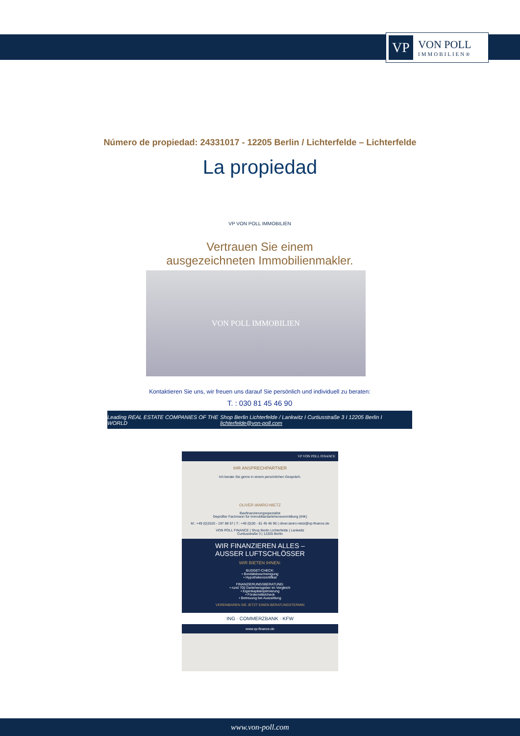VP
VON POLL
IMMOBILIEN®
Número de propiedad: 24331017 - 12205 Berlin / Lichterfelde – Lichterfelde
La propiedad
VP VON POLL IMMOBILIEN
Vertrauen Sie einem
ausgezeichneten Immobilienmakler.
VON POLL IMMOBILIEN
Kontaktieren Sie uns, wir freuen uns darauf Sie persönlich und individuell zu beraten:
T. : 030 81 45 46 90
Leading REAL ESTATE COMPANIES OF THE WORLD Shop Berlin Lichterfelde / Lankwitz I Curtiusstraße 3 I 12205 Berlin I lichterfelde@von-poll.com
VP VON POLL FINANCE
IHR ANSPRECHPARTNER
Ich berate Sie gerne in einem persönlichen Gespräch.
OLIVER IANIRO-NIETZ
Baufinanzierungsspezialist
Geprüfter Fachmann für Immobiliardarlehensvermittlung (IHK)
M.: +49 (0)1520 - 197 88 57 | T.: +49 (0)30 - 81 45 46 90 | oliver.ianiro-nietz@vp-finance.de
VON POLL FINANCE | Shop Berlin Lichterfelde | Lankwitz
Curtiusstraße 3 | 12205 Berlin
WIR FINANZIEREN ALLES –
AUSSER LUFTSCHLÖSSER
WIR BIETEN IHNEN:
BUDGET-CHECK:
• Bonitätsbescheinigung
• Hypothekenzertifikat
FINANZIERUNGSBERATUNG:
• rund 700 Darlehensgeber im Vergleich
• Eigenkapitaloptimierung
• Fördermittelcheck
• Betreuung bei Auszahlung
VEREINBAREN SIE JETZT EINEN BERATUNGSTERMIN
ING · COMMERZBANK · KFW
www.vp-finance.de
www.von-poll.com